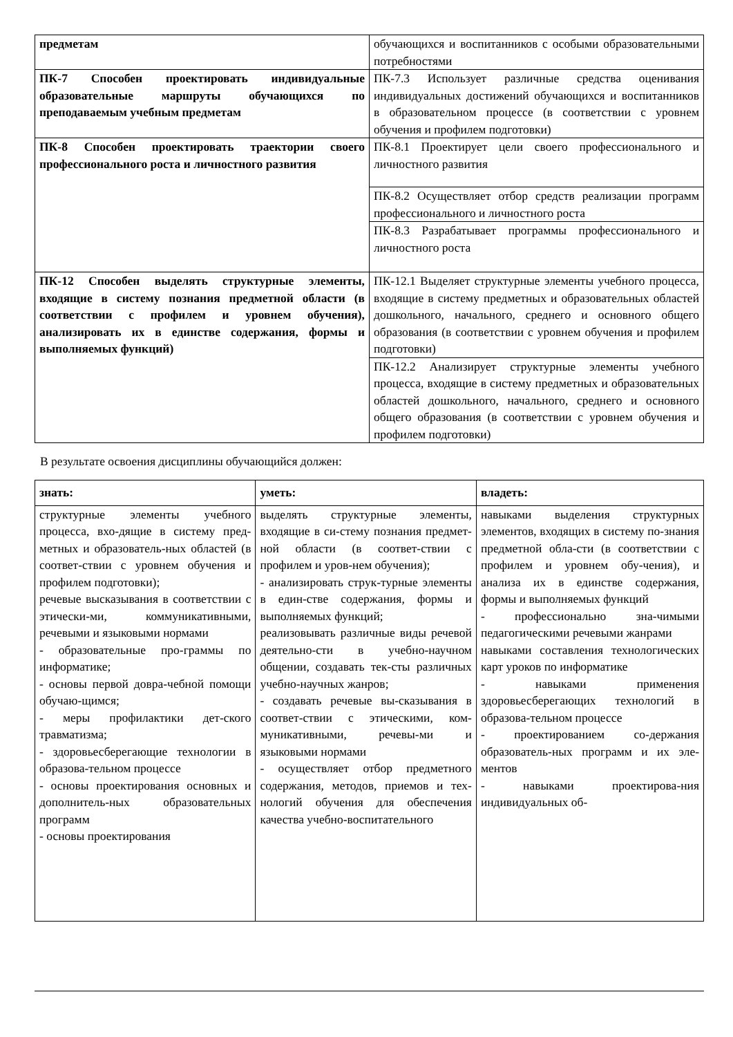| предметам | обучающихся и воспитанников с особыми образовательными потребностями |
| ПК-7 Способен проектировать индивидуальные образовательные маршруты обучающихся по преподаваемым учебным предметам | ПК-7.3 Использует различные средства оценивания индивидуальных достижений обучающихся и воспитанников в образовательном процессе (в соответствии с уровнем обучения и профилем подготовки) |
| ПК-8 Способен проектировать траектории своего профессионального роста и личностного развития | ПК-8.1 Проектирует цели своего профессионального и личностного развития |
| | ПК-8.2 Осуществляет отбор средств реализации программ профессионального и личностного роста |
| | ПК-8.3 Разрабатывает программы профессионального и личностного роста |
| ПК-12 Способен выделять структурные элементы, входящие в систему познания предметной области (в соответствии с профилем и уровнем обучения), анализировать их в единстве содержания, формы и выполняемых функций) | ПК-12.1 Выделяет структурные элементы учебного процесса, входящие в систему предметных и образовательных областей дошкольного, начального, среднего и основного общего образования (в соответствии с уровнем обучения и профилем подготовки) |
| | ПК-12.2 Анализирует структурные элементы учебного процесса, входящие в систему предметных и образовательных областей дошкольного, начального, среднего и основного общего образования (в соответствии с уровнем обучения и профилем подготовки) |
В результате освоения дисциплины обучающийся должен:
| знать: | уметь: | владеть: |
| структурные элементы учебного процесса, вхо-дящие в систему пред-метных и образователь-ных областей (в соответ-ствии с уровнем обучения и профилем подготовки); речевые высказывания в соответствии с этически-ми, коммуникативными, речевыми и языковыми нормами - образовательные про-граммы по информатике; - основы первой довра-чебной помощи обучаю-щимся; - меры профилактики дет-ского травматизма; - здоровьесберегающие технологии в образова-тельном процессе - основы проектирования основных и дополнитель-ных образовательных программ - основы проектирования | выделять структурные элементы, входящие в си-стему познания предмет-ной области (в соответ-ствии с профилем и уров-нем обучения); - анализировать струк-турные элементы в един-стве содержания, формы и выполняемых функций; реализовывать различные виды речевой деятельно-сти в учебно-научном общении, создавать тек-сты различных учебно-научных жанров; - создавать речевые вы-сказывания в соответ-ствии с этическими, ком-муникативными, речевы-ми и языковыми нормами - осуществляет отбор предметного содержания, методов, приемов и тех-нологий обучения для обеспечения качества учебно-воспитательного | навыками выделения структурных элементов, входящих в систему по-знания предметной обла-сти (в соответствии с профилем и уровнем обу-чения), и анализа их в единстве содержания, формы и выполняемых функций - профессионально зна-чимыми педагогическими речевыми жанрами навыками составления технологических карт уроков по информатике - навыками применения здоровьесберегающих технологий в образова-тельном процессе - проектированием со-держания образователь-ных программ и их эле-ментов - навыками проектирова-ния индивидуальных об- |